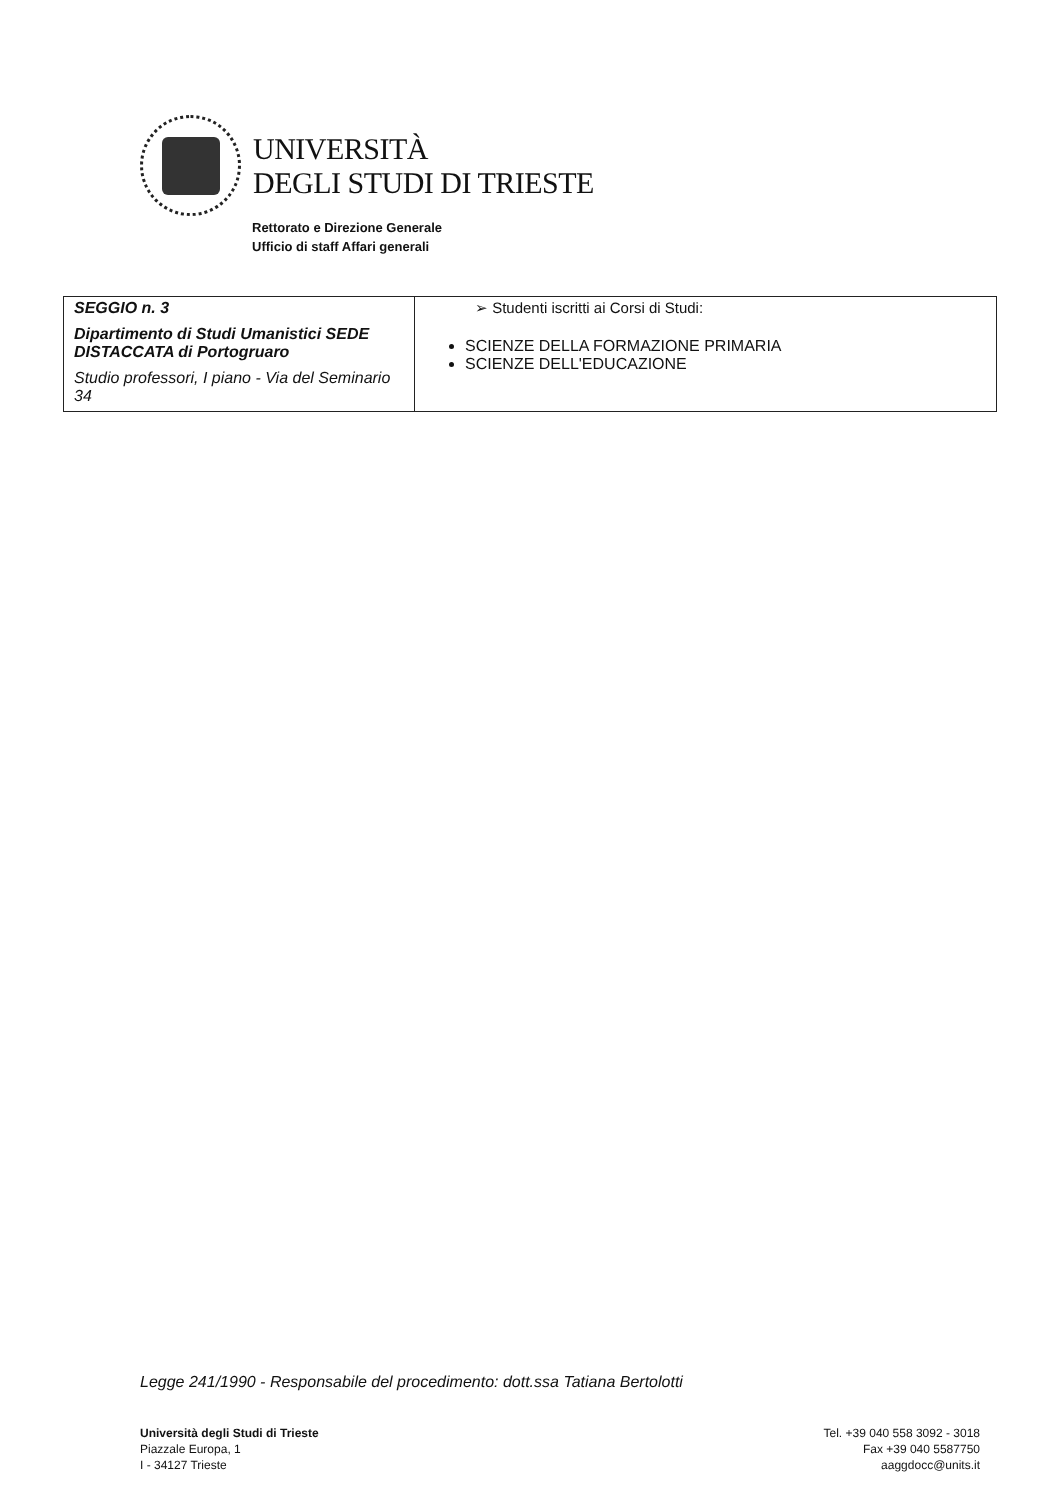UNIVERSITÀ
DEGLI STUDI DI TRIESTE
Rettorato e Direzione Generale
Ufficio di staff Affari generali
| SEGGIO n. 3 Dipartimento di Studi Umanistici SEDE DISTACCATA di Portogruaro Studio professori, I piano - Via del Seminario 34 | ➢ Studenti iscritti ai Corsi di Studi: SCIENZE DELLA FORMAZIONE PRIMARIA SCIENZE DELL'EDUCAZIONE |
Legge 241/1990 - Responsabile del procedimento: dott.ssa Tatiana Bertolotti
Università degli Studi di Trieste
Piazzale Europa, 1
I - 34127 Trieste
Tel. +39 040 558 3092 - 3018
Fax +39 040 5587750
aaggdocc@units.it